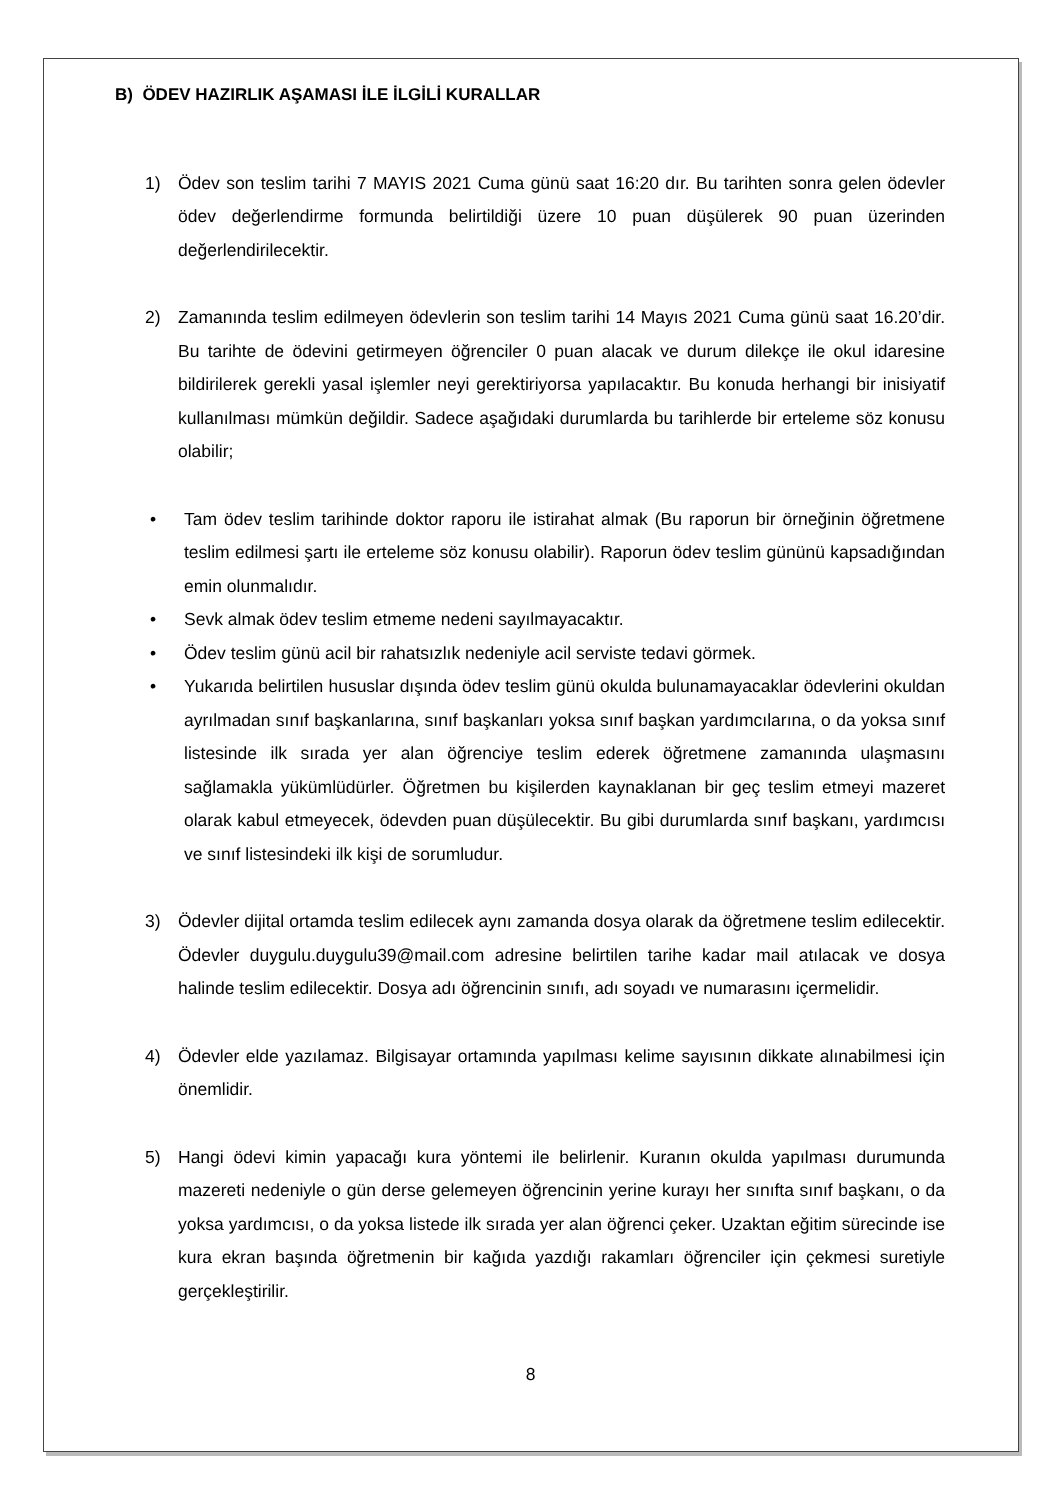B) ÖDEV HAZIRLIK AŞAMASI İLE İLGİLİ KURALLAR
1) Ödev son teslim tarihi 7 MAYIS 2021 Cuma günü saat 16:20 dır. Bu tarihten sonra gelen ödevler ödev değerlendirme formunda belirtildiği üzere 10 puan düşülerek 90 puan üzerinden değerlendirilecektir.
2) Zamanında teslim edilmeyen ödevlerin son teslim tarihi 14 Mayıs 2021 Cuma günü saat 16.20’dir. Bu tarihte de ödevini getirmeyen öğrenciler 0 puan alacak ve durum dilekçe ile okul idaresine bildirilerek gerekli yasal işlemler neyi gerektiriyorsa yapılacaktır. Bu konuda herhangi bir inisiyatif kullanılması mümkün değildir. Sadece aşağıdaki durumlarda bu tarihlerde bir erteleme söz konusu olabilir;
• Tam ödev teslim tarihinde doktor raporu ile istirahat almak (Bu raporun bir örneğinin öğretmene teslim edilmesi şartı ile erteleme söz konusu olabilir). Raporun ödev teslim gününü kapsadığından emin olunmalıdır.
• Sevk almak ödev teslim etmeme nedeni sayılmayacaktır.
• Ödev teslim günü acil bir rahatsızlık nedeniyle acil serviste tedavi görmek.
• Yukarıda belirtilen hususlar dışında ödev teslim günü okulda bulunamayacaklar ödevlerini okuldan ayrılmadan sınıf başkanlarına, sınıf başkanları yoksa sınıf başkan yardımcılarına, o da yoksa sınıf listesinde ilk sırada yer alan öğrenciye teslim ederek öğretmene zamanında ulaşmasını sağlamakla yükümlüdürler. Öğretmen bu kişilerden kaynaklanan bir geç teslim etmeyi mazeret olarak kabul etmeyecek, ödevden puan düşülecektir. Bu gibi durumlarda sınıf başkanı, yardımcısı ve sınıf listesindeki ilk kişi de sorumludur.
3) Ödevler dijital ortamda teslim edilecek aynı zamanda dosya olarak da öğretmene teslim edilecektir. Ödevler duygulu.duygulu39@mail.com adresine belirtilen tarihe kadar mail atılacak ve dosya halinde teslim edilecektir. Dosya adı öğrencinin sınıfı, adı soyadı ve numarasını içermelidir.
4) Ödevler elde yazılamaz. Bilgisayar ortamında yapılması kelime sayısının dikkate alınabilmesi için önemlidir.
5) Hangi ödevi kimin yapacağı kura yöntemi ile belirlenir. Kuranın okulda yapılması durumunda mazereti nedeniyle o gün derse gelemeyen öğrencinin yerine kurayı her sınıfta sınıf başkanı, o da yoksa yardımcısı, o da yoksa listede ilk sırada yer alan öğrenci çeker. Uzaktan eğitim sürecinde ise kura ekran başında öğretmenin bir kağıda yazdığı rakamları öğrenciler için çekmesi suretiyle gerçekleştirilir.
8